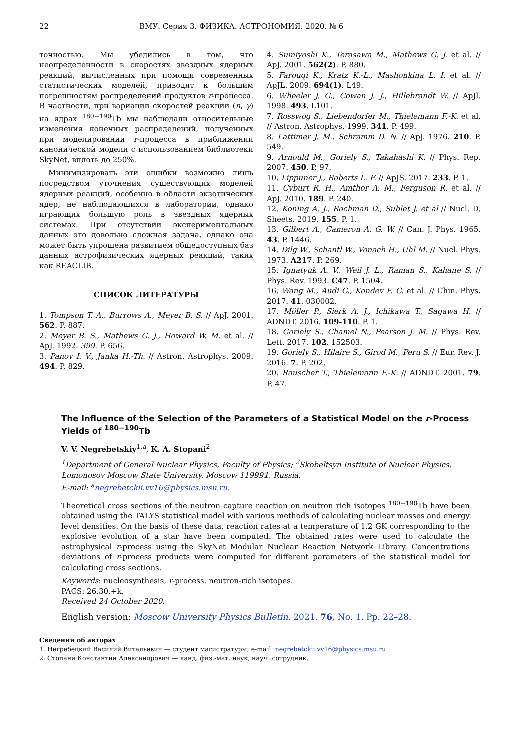22 ВМУ. Серия 3. ФИЗИКА. АСТРОНОМИЯ. 2020. № 6
точностью. Мы убедились в том, что неопределенности в скоростях звездных ядерных реакций, вычисленных при помощи современных статистических моделей, приводят к большим погрешностям распределений продуктов r-процесса. В частности, при вариации скоростей реакции (n, γ) на ядрах <sup>180−190</sup>Tb мы наблюдали относительные изменения конечных распределений, полученных при моделировании r-процесса в приближении канонической модели с использованием библиотеки SkyNet, вплоть до 250%.
Минимизировать эти ошибки возможно лишь посредством уточнения существующих моделей ядерных реакций, особенно в области экзотических ядер, не наблюдающихся в лаборатории, однако играющих большую роль в звездных ядерных системах. При отсутствии экспериментальных данных это довольно сложная задача, однако она может быть упрощена развитием общедоступных баз данных астрофизических ядерных реакций, таких как REACLIB.
СПИСОК ЛИТЕРАТУРЫ
1. Tompson T. A., Burrows A., Meyer B. S. // ApJ. 2001. 562. P. 887.
2. Meyer B. S., Mathews G. J., Howard W. M. et al. // ApJ. 1992. 399. P. 656.
3. Panov I. V., Janka H.-Th. // Astron. Astrophys. 2009. 494. P. 829.
4. Sumiyoshi K., Terasawa M., Mathews G. J. et al. // ApJ. 2001. 562(2). P. 880.
5. Farouqi K., Kratz K.-L., Mashonkina L. I. et al. // ApJL. 2009. 694(1). L49.
6. Wheeler J. G., Cowan J. J., Hillebrandt W. // ApJl. 1998. 493. L101.
7. Rosswog S., Liebendorfer M., Thielemann F.-K. et al. // Astron. Astrophys. 1999. 341. P. 499.
8. Lattimer J. M., Schramm D. N. // ApJ. 1976. 210. P. 549.
9. Arnould M., Goriely S., Takahashi K. // Phys. Rep. 2007. 450. P. 97.
10. Lippuner J., Roberts L. F. // ApJS. 2017. 233. P. 1.
11. Cyburt R. H., Amthor A. M., Ferguson R. et al. // ApJ. 2010. 189. P. 240.
12. Koning A. J., Rochman D., Sublet J. et al // Nucl. D. Sheets. 2019. 155. P. 1.
13. Gilbert A., Cameron A. G. W. // Can. J. Phys. 1965. 43. P. 1446.
14. Dilg W., Schantl W., Vonach H., Uhl M. // Nucl. Phys. 1973. A217. P. 269.
15. Ignatyuk A. V., Weil J. L., Raman S., Kahane S. // Phys. Rev. 1993. C47. P. 1504.
16. Wang M., Audi G., Kondev F. G. et al. // Chin. Phys. 2017. 41. 030002.
17. Möller P., Sierk A. J., Ichikawa T., Sagawa H. // ADNDT. 2016. 109-110. P. 1.
18. Goriely S., Chamel N., Pearson J. M. // Phys. Rev. Lett. 2017. 102. 152503.
19. Goriely S., Hilaire S., Girod M., Peru S. // Eur. Rev. J. 2016. 7. P. 202.
20. Rauscher T., Thielemann F.-K. // ADNDT. 2001. 79. P. 47.
The Influence of the Selection of the Parameters of a Statistical Model on the r-Process Yields of <sup>180−190</sup>Tb
V. V. Negrebetskiy<sup>1,a</sup>, K. A. Stopani<sup>2</sup>
<sup>1</sup> Department of General Nuclear Physics, Faculty of Physics; <sup>2</sup>Skobeltsyn Institute of Nuclear Physics, Lomonosov Moscow State University. Moscow 119991, Russia.
E-mail: <sup>a</sup>negrebetckii.vv16@physics.msu.ru.
Theoretical cross sections of the neutron capture reaction on neutron rich isotopes <sup>180−190</sup>Tb have been obtained using the TALYS statistical model with various methods of calculating nuclear masses and energy level densities. On the basis of these data, reaction rates at a temperature of 1.2 GK corresponding to the explosive evolution of a star have been computed. The obtained rates were used to calculate the astrophysical r-process using the SkyNet Modular Nuclear Reaction Network Library. Concentrations deviations of r-process products were computed for different parameters of the statistical model for calculating cross sections.
Keywords: nucleosynthesis, r-process, neutron-rich isotopes.
PACS: 26.30.+k.
Received 24 October 2020.
English version: Moscow University Physics Bulletin. 2021. 76, No. 1. Pp. 22–28.
Сведения об авторах
1. Негребецкий Василий Витальевич — студент магистратуры; e-mail: negrebetckii.vv16@physics.msu.ru
2. Стопани Константин Александрович — канд. физ.-мат. наук, науч. сотрудник.